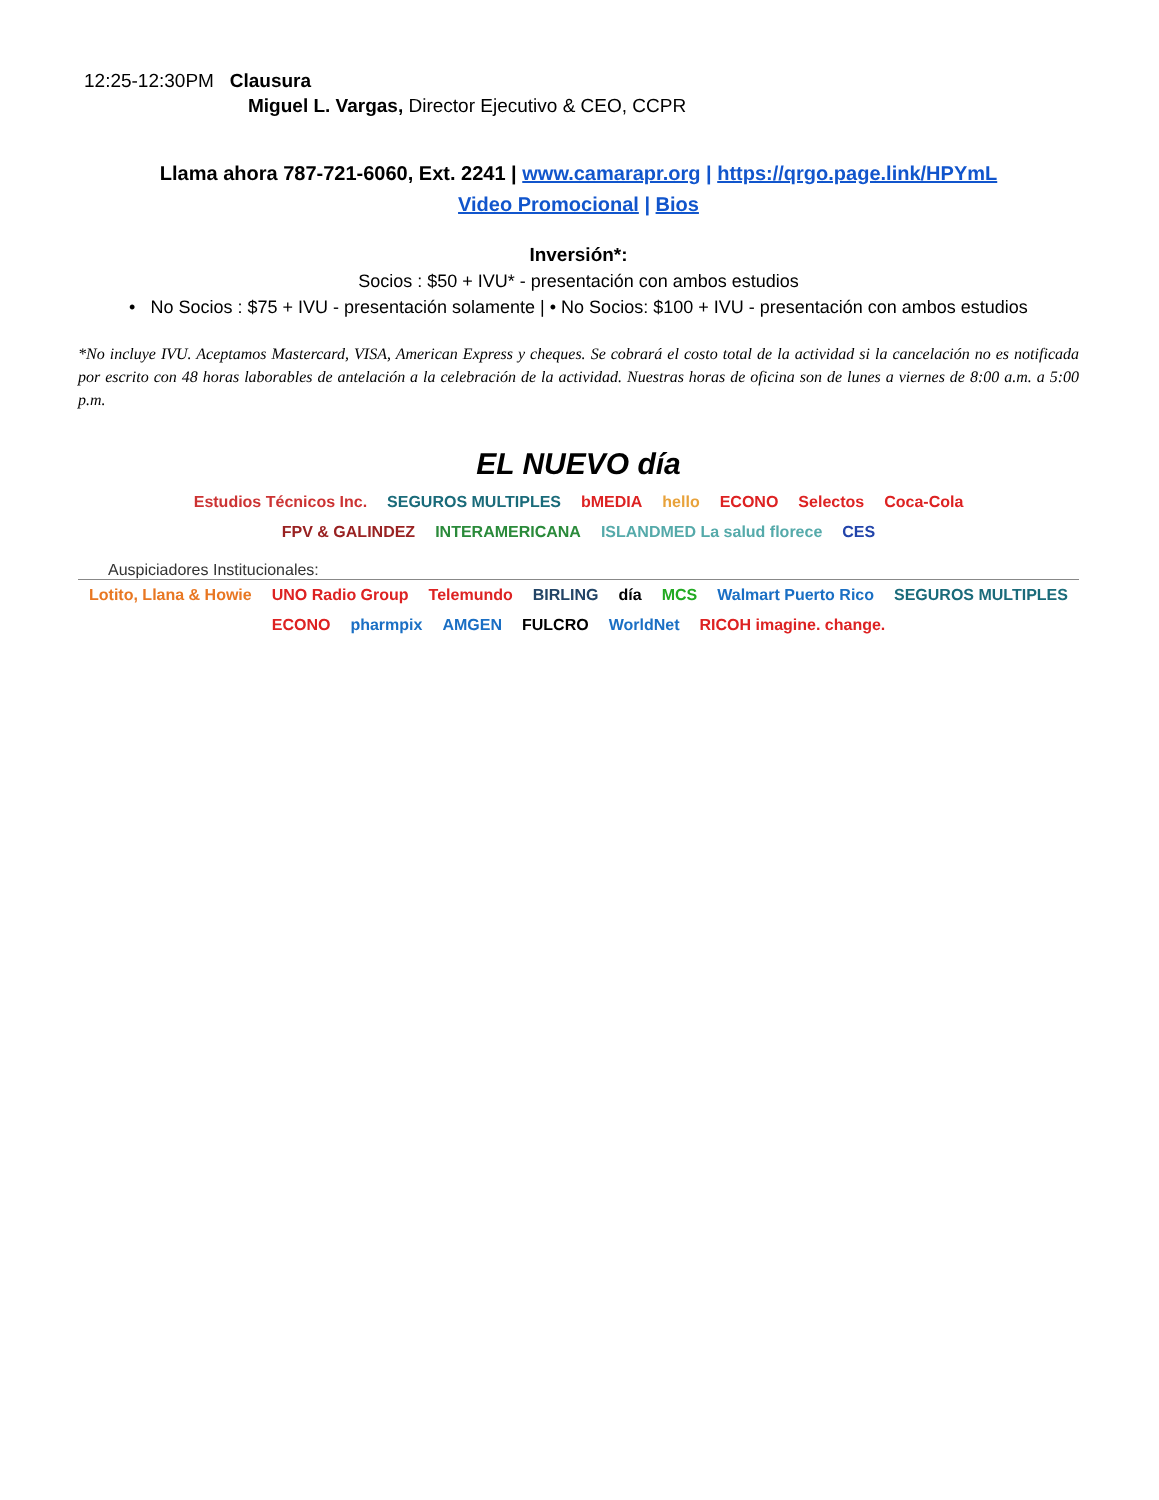12:25-12:30PM Clausura
Miguel L. Vargas, Director Ejecutivo & CEO, CCPR
Llama ahora 787-721-6060, Ext. 2241 | www.camarapr.org | https://qrgo.page.link/HPYmL
Video Promocional | Bios
Inversión*:
Socios : $50 + IVU* - presentación con ambos estudios
• No Socios : $75 + IVU - presentación solamente | • No Socios: $100 + IVU - presentación con ambos estudios
*No incluye IVU. Aceptamos Mastercard, VISA, American Express y cheques. Se cobrará el costo total de la actividad si la cancelación no es notificada por escrito con 48 horas laborables de antelación a la celebración de la actividad. Nuestras horas de oficina son de lunes a viernes de 8:00 a.m. a 5:00 p.m.
EL NUEVO día
Estudios Técnicos Inc. SEGUROS MULTIPLES bMEDIA hello ECONO Selectos Coca-Cola
FPV & GALINDEZ INTERAMERICANA ISLANDMED La salud florece CES
Auspiciadores Institucionales:
Lotito, Llana & Howie UNO Radio Group Telemundo BIRLING día MCS Walmart Puerto Rico SEGUROS MULTIPLES
ECONO pharmpix AMGEN FULCRO WorldNet RICOH imagine. change.